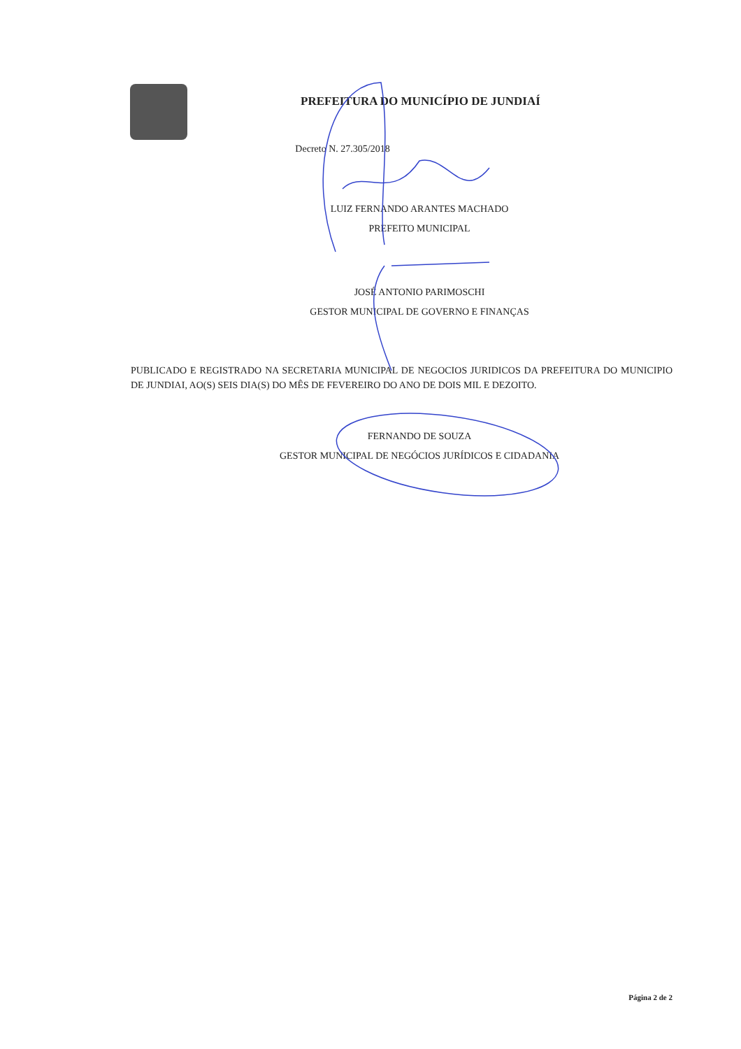PREFEITURA DO MUNICÍPIO DE JUNDIAÍ
Decreto N. 27.305/2018
LUIZ FERNANDO ARANTES MACHADO
PREFEITO MUNICIPAL
JOSÉ ANTONIO PARIMOSCHI
GESTOR MUNICIPAL DE GOVERNO E FINANÇAS
PUBLICADO E REGISTRADO NA SECRETARIA MUNICIPAL DE NEGOCIOS JURIDICOS DA PREFEITURA DO MUNICIPIO DE JUNDIAI, AO(S) SEIS DIA(S) DO MÊS DE FEVEREIRO DO ANO DE DOIS MIL E DEZOITO.
FERNANDO DE SOUZA
GESTOR MUNICIPAL DE NEGÓCIOS JURÍDICOS E CIDADANIA
Página 2 de 2